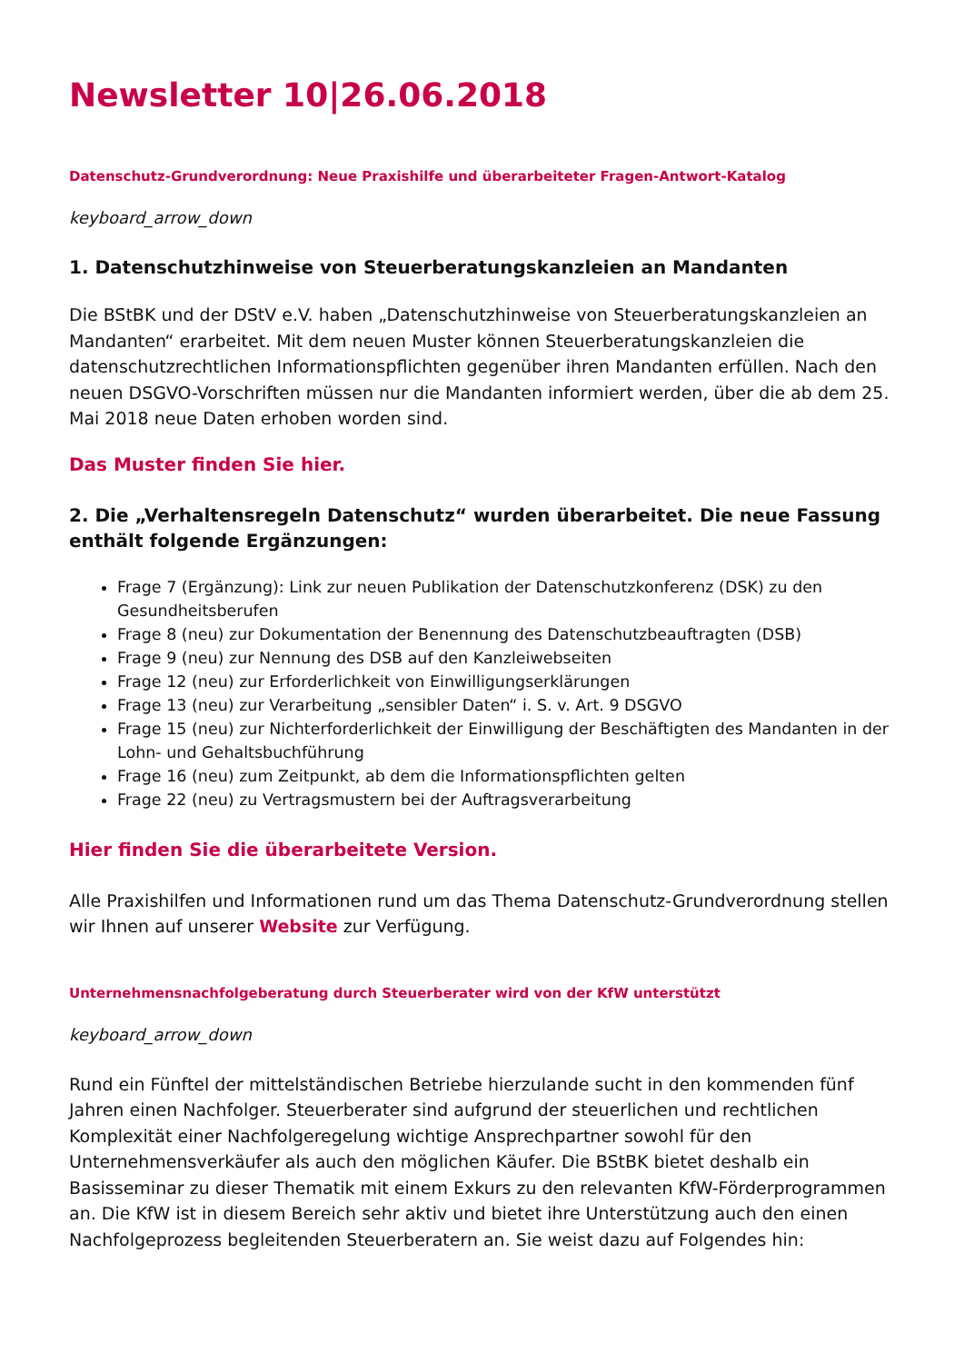Newsletter 10|26.06.2018
Datenschutz-Grundverordnung: Neue Praxishilfe und überarbeiteter Fragen-Antwort-Katalog
keyboard_arrow_down
1. Datenschutzhinweise von Steuerberatungskanzleien an Mandanten
Die BStBK und der DStV e.V. haben „Datenschutzhinweise von Steuerberatungskanzleien an Mandanten“ erarbeitet. Mit dem neuen Muster können Steuerberatungskanzleien die datenschutzrechtlichen Informationspflichten gegenüber ihren Mandanten erfüllen. Nach den neuen DSGVO-Vorschriften müssen nur die Mandanten informiert werden, über die ab dem 25. Mai 2018 neue Daten erhoben worden sind.
Das Muster finden Sie hier.
2. Die „Verhaltensregeln Datenschutz“ wurden überarbeitet. Die neue Fassung enthält folgende Ergänzungen:
Frage 7 (Ergänzung): Link zur neuen Publikation der Datenschutzkonferenz (DSK) zu den Gesundheitsberufen
Frage 8 (neu) zur Dokumentation der Benennung des Datenschutzbeauftragten (DSB)
Frage 9 (neu) zur Nennung des DSB auf den Kanzleiwebseiten
Frage 12 (neu) zur Erforderlichkeit von Einwilligungserklärungen
Frage 13 (neu) zur Verarbeitung „sensibler Daten“ i. S. v. Art. 9 DSGVO
Frage 15 (neu) zur Nichterforderlichkeit der Einwilligung der Beschäftigten des Mandanten in der Lohn- und Gehaltsbuchführung
Frage 16 (neu) zum Zeitpunkt, ab dem die Informationspflichten gelten
Frage 22 (neu) zu Vertragsmustern bei der Auftragsverarbeitung
Hier finden Sie die überarbeitete Version.
Alle Praxishilfen und Informationen rund um das Thema Datenschutz-Grundverordnung stellen wir Ihnen auf unserer Website zur Verfügung.
Unternehmensnachfolgeberatung durch Steuerberater wird von der KfW unterstützt
keyboard_arrow_down
Rund ein Fünftel der mittelständischen Betriebe hierzulande sucht in den kommenden fünf Jahren einen Nachfolger. Steuerberater sind aufgrund der steuerlichen und rechtlichen Komplexität einer Nachfolgeregelung wichtige Ansprechpartner sowohl für den Unternehmensverkäufer als auch den möglichen Käufer. Die BStBK bietet deshalb ein Basisseminar zu dieser Thematik mit einem Exkurs zu den relevanten KfW-Förderprogrammen an. Die KfW ist in diesem Bereich sehr aktiv und bietet ihre Unterstützung auch den einen Nachfolgeprozess begleitenden Steuerberatern an. Sie weist dazu auf Folgendes hin: